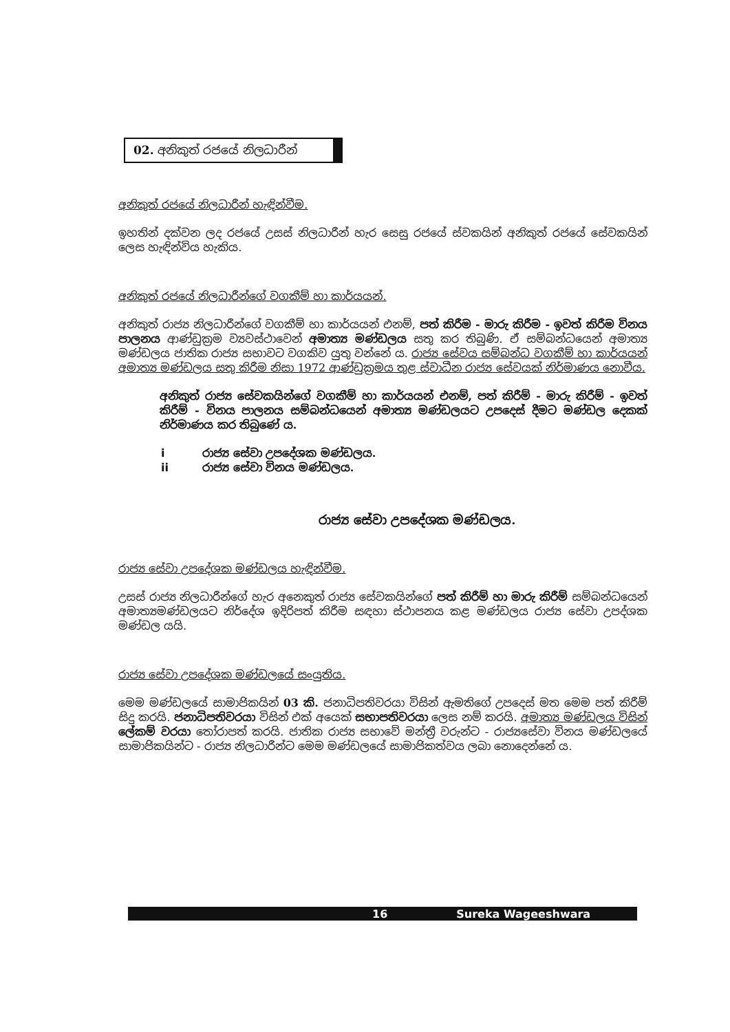02. අනිකුත් රජයේ නිලධාරීන්
අනිකුත් රජයේ නිලධාරීන් හැඳින්වීම.
ඉහතින් දක්වන ලද රජයේ උසස් නිලධාරීන් හැර සෙසු රජයේ ස්වකයින් අනිකුත් රජයේ සේවකයින් ලෙස හැඳින්විය හැකිය.
අනිකුත් රජයේ නිලධාරීන්ගේ වගකීම් හා කාර්යයන්.
අනිකුත් රාජ්‍ය නිලධාරීන්ගේ වගකීම් හා කාර්යයන් එනම්, පත් කිරීම - මාරු කිරීම - ඉවත් කිරීම විනය පාලනය ආණ්ඩුක්‍රම ව්‍යවස්ථාවෙන් අමාත්‍ය මණ්ඩලය සතු කර තිබුණි. ඒ සම්බන්ධයෙන් අමාත්‍ය මණ්ඩලය ජාතික රාජ්‍ය සභාවට වගකිව යුතු වන්නේ ය. රාජ්‍ය සේවය සම්බන්ධ වගකීම් හා කාර්යයන් අමාත්‍ය මණ්ඩලය සතු කිරීම නිසා 1972 ආණ්ඩුක්‍රමය තුළ ස්වාධීන රාජ්‍ය සේවයක් නිර්මාණය නොවීය.
අනිකුත් රාජ්‍ය සේවකයින්ගේ වගකීම් හා කාර්යයන් එනම්, පත් කිරීම් - මාරු කිරීම් - ඉවත් කිරීම් - විනය පාලනය සම්බන්ධයෙන් අමාත්‍ය මණ්ඩලයට උපදෙස් දීමට මණ්ඩල දෙකක් නිර්මාණය කර තිබුණේ ය.
i රාජ්‍ය සේවා උපදේශක මණ්ඩලය.
ii රාජ්‍ය සේවා විනය මණ්ඩලය.
රාජ්‍ය සේවා උපදේශක මණ්ඩලය.
රාජ්‍ය සේවා උපදේශක මණ්ඩලය හැඳින්වීම.
උසස් රාජ්‍ය නිලධාරීන්ගේ හැර අනෙකුත් රාජ්‍ය සේවකයින්ගේ පත් කිරීම් හා මාරු කිරීම් සම්බන්ධයෙන් අමාත්‍යමණ්ඩලයට නිර්දේශ ඉදිරිපත් කිරීම සඳහා ස්ථාපනය කළ මණ්ඩලය රාජ්‍ය සේවා උපද්ශක මණ්ඩල යයි.
රාජ්‍ය සේවා උපදේශක මණ්ඩලයේ සංයුතිය.
මෙම මණ්ඩලයේ සාමාජිකයින් 03 කි. ජනාධිපතිවරයා විසින් ඇමතිගේ උපදෙස් මත මෙම පත් කිරීම් සිදු කරයි. ජනාධිපතිවරයා විසින් එක් අයෙක් සභාපතිවරයා ලෙස නම් කරයි. අමාත්‍ය මණ්ඩලය විසින් ලේකම් වරයා තෝරාපත් කරයි. ජාතික රාජ්‍ය සභාවේ මන්ත්‍රී වරුන්ට - රාජ්‍යසේවා විනය මණ්ඩලයේ සාමාජිකයින්ට - රාජ්‍ය නිලධාරීන්ට මෙම මණ්ඩලයේ සාමාජිකත්වය ලබා නොදෙන්නේ ය.
16 Sureka Wageeshwara